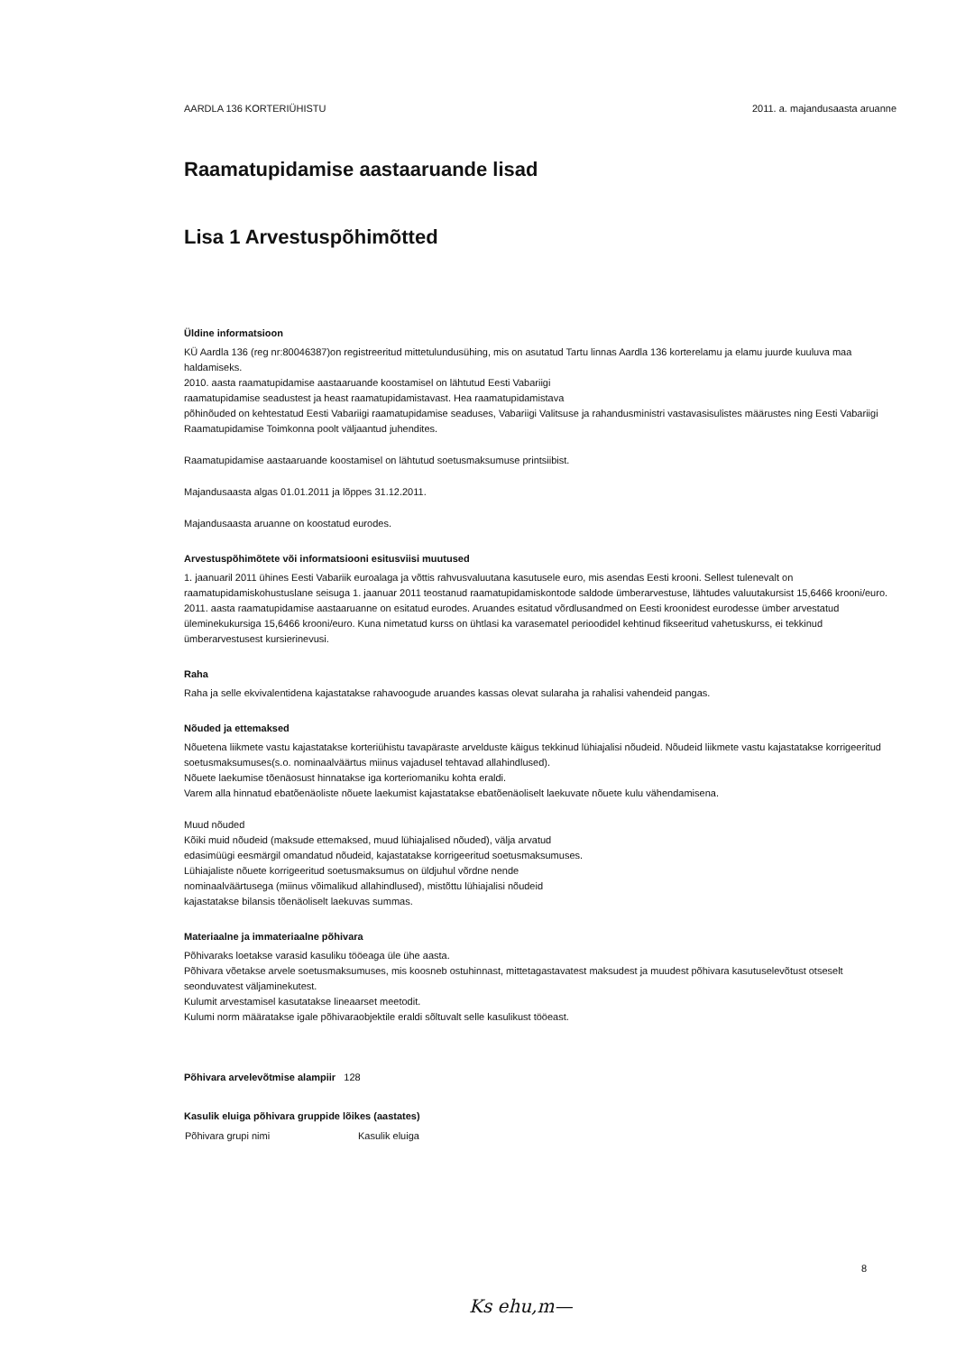AARDLA 136 KORTERIÜHISTU 2011. a. majandusaasta aruanne
Raamatupidamise aastaaruande lisad
Lisa 1 Arvestuspõhimõtted
Üldine informatsioon
KÜ Aardla 136 (reg nr:80046387)on registreeritud mittetulundusühing, mis on asutatud Tartu linnas Aardla 136 korterelamu ja elamu juurde kuuluva maa haldamiseks.
2010. aasta raamatupidamise aastaaruande koostamisel on lähtutud Eesti Vabariigi
raamatupidamise seadustest ja heast raamatupidamistavast. Hea raamatupidamistava
põhinõuded on kehtestatud Eesti Vabariigi raamatupidamise seaduses, Vabariigi Valitsuse ja rahandusministri vastavasisulistes määrustes ning Eesti Vabariigi Raamatupidamise Toimkonna poolt väljaantud juhendites.
Raamatupidamise aastaaruande koostamisel on lähtutud soetusmaksumuse printsiibist.
Majandusaasta algas 01.01.2011 ja lõppes 31.12.2011.
Majandusaasta aruanne on koostatud eurodes.
Arvestuspõhimõtete või informatsiooni esitusviisi muutused
1. jaanuaril 2011 ühines Eesti Vabariik euroalaga ja võttis rahvusvaluutana kasutusele euro, mis asendas Eesti krooni. Sellest tulenevalt on raamatupidamiskohustuslane seisuga 1. jaanuar 2011 teostanud raamatupidamiskontode saldode ümberarvestuse, lähtudes valuutakursist 15,6466 krooni/euro. 2011. aasta raamatupidamise aastaaruanne on esitatud eurodes. Aruandes esitatud võrdlusandmed on Eesti kroonidest eurodesse ümber arvestatud üleminekukursiga 15,6466 krooni/euro. Kuna nimetatud kurss on ühtlasi ka varasematel perioodidel kehtinud fikseeritud vahetuskurss, ei tekkinud ümberarvestusest kursierinevusi.
Raha
Raha ja selle ekvivalentidena kajastatakse rahavoogude aruandes kassas olevat sularaha ja rahalisi vahendeid pangas.
Nõuded ja ettemaksed
Nõuetena liikmete vastu kajastatakse korteriühistu tavapäraste arvelduste käigus tekkinud lühiajalisi nõudeid. Nõudeid liikmete vastu kajastatakse korrigeeritud soetusmaksumuses(s.o. nominaalväärtus miinus vajadusel tehtavad allahindlused).
Nõuete laekumise tõenäosust hinnatakse iga korteriomaniku kohta eraldi.
Varem alla hinnatud ebatõenäoliste nõuete laekumist kajastatakse ebatõenäoliselt laekuvate nõuete kulu vähendamisena.
Muud nõuded
Kõiki muid nõudeid (maksude ettemaksed, muud lühiajalised nõuded), välja arvatud
edasimüügi eesmärgil omandatud nõudeid, kajastatakse korrigeeritud soetusmaksumuses.
Lühiajaliste nõuete korrigeeritud soetusmaksumus on üldjuhul võrdne nende
nominaalväärtusega (miinus võimalikud allahindlused), mistõttu lühiajalisi nõudeid
kajastatakse bilansis tõenäoliselt laekuvas summas.
Materiaalne ja immateriaalne põhivara
Põhivaraks loetakse varasid kasuliku tööeaga üle ühe aasta.
Põhivara võetakse arvele soetusmaksumuses, mis koosneb ostuhinnast, mittetagastavatest maksudest ja muudest põhivara kasutuselevõtust otseselt seonduvatest väljaminekutest.
Kulumit arvestamisel kasutatakse lineaarset meetodit.
Kulumi norm määratakse igale põhivaraobjektile eraldi sõltuvalt selle kasulikust tööeast.
Põhivara arvelevõtmise alampiir 128
Kasulik eluiga põhivara gruppide lõikes (aastates)
| Põhivara grupi nimi | Kasulik eluiga |
| --- | --- |
8
Ks ehu,m—